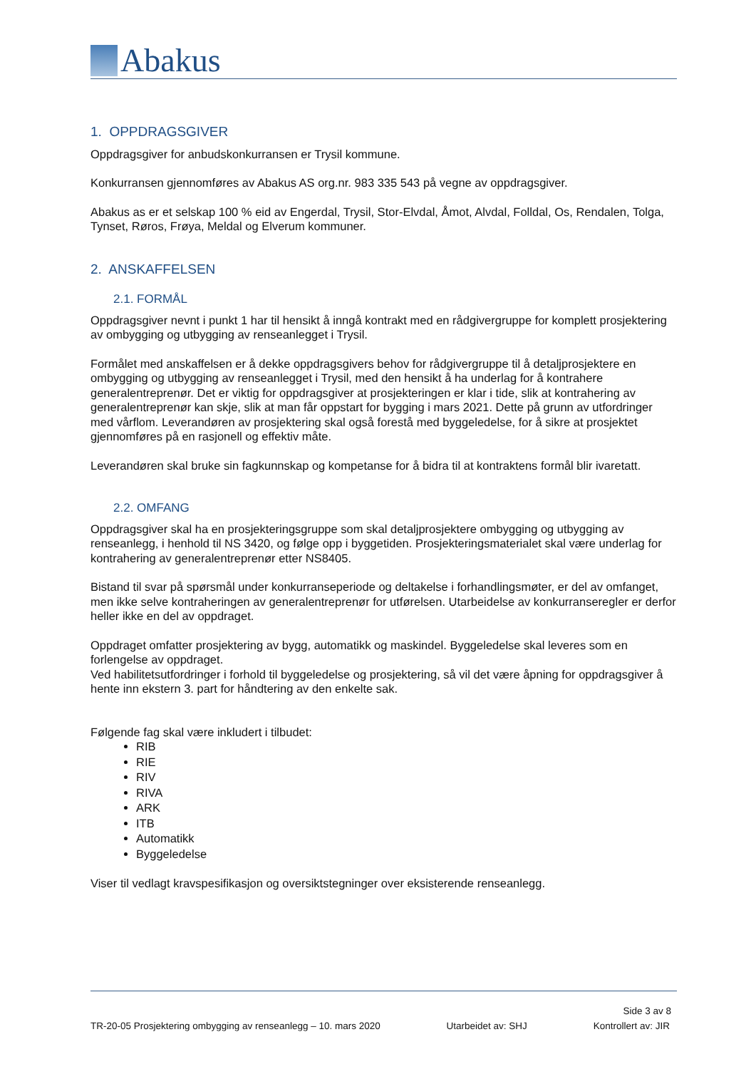Abakus
1. OPPDRAGSGIVER
Oppdragsgiver for anbudskonkurransen er Trysil kommune.
Konkurransen gjennomføres av Abakus AS org.nr. 983 335 543 på vegne av oppdragsgiver.
Abakus as er et selskap 100 % eid av Engerdal, Trysil, Stor-Elvdal, Åmot, Alvdal, Folldal, Os, Rendalen, Tolga, Tynset, Røros, Frøya, Meldal og Elverum kommuner.
2. ANSKAFFELSEN
2.1. FORMÅL
Oppdragsgiver nevnt i punkt 1 har til hensikt å inngå kontrakt med en rådgivergruppe for komplett prosjektering av ombygging og utbygging av renseanlegget i Trysil.
Formålet med anskaffelsen er å dekke oppdragsgivers behov for rådgivergruppe til å detaljprosjektere en ombygging og utbygging av renseanlegget i Trysil, med den hensikt å ha underlag for å kontrahere generalentreprenør. Det er viktig for oppdragsgiver at prosjekteringen er klar i tide, slik at kontrahering av generalentreprenør kan skje, slik at man får oppstart for bygging i mars 2021. Dette på grunn av utfordringer med vårflom. Leverandøren av prosjektering skal også forestå med byggeledelse, for å sikre at prosjektet gjennomføres på en rasjonell og effektiv måte.
Leverandøren skal bruke sin fagkunnskap og kompetanse for å bidra til at kontraktens formål blir ivaretatt.
2.2. OMFANG
Oppdragsgiver skal ha en prosjekteringsgruppe som skal detaljprosjektere ombygging og utbygging av renseanlegg, i henhold til NS 3420, og følge opp i byggetiden. Prosjekteringsmaterialet skal være underlag for kontrahering av generalentreprenør etter NS8405.
Bistand til svar på spørsmål under konkurranseperiode og deltakelse i forhandlingsmøter, er del av omfanget, men ikke selve kontraheringen av generalentreprenør for utførelsen. Utarbeidelse av konkurranseregler er derfor heller ikke en del av oppdraget.
Oppdraget omfatter prosjektering av bygg, automatikk og maskindel. Byggeledelse skal leveres som en forlengelse av oppdraget.
Ved habilitetsutfordringer i forhold til byggeledelse og prosjektering, så vil det være åpning for oppdragsgiver å hente inn ekstern 3. part for håndtering av den enkelte sak.
Følgende fag skal være inkludert i tilbudet:
RIB
RIE
RIV
RIVA
ARK
ITB
Automatikk
Byggeledelse
Viser til vedlagt kravspesifikasjon og oversiktstegninger over eksisterende renseanlegg.
Side 3 av 8
TR-20-05 Prosjektering ombygging av renseanlegg – 10. mars 2020 Utarbeidet av: SHJ Kontrollert av: JIR